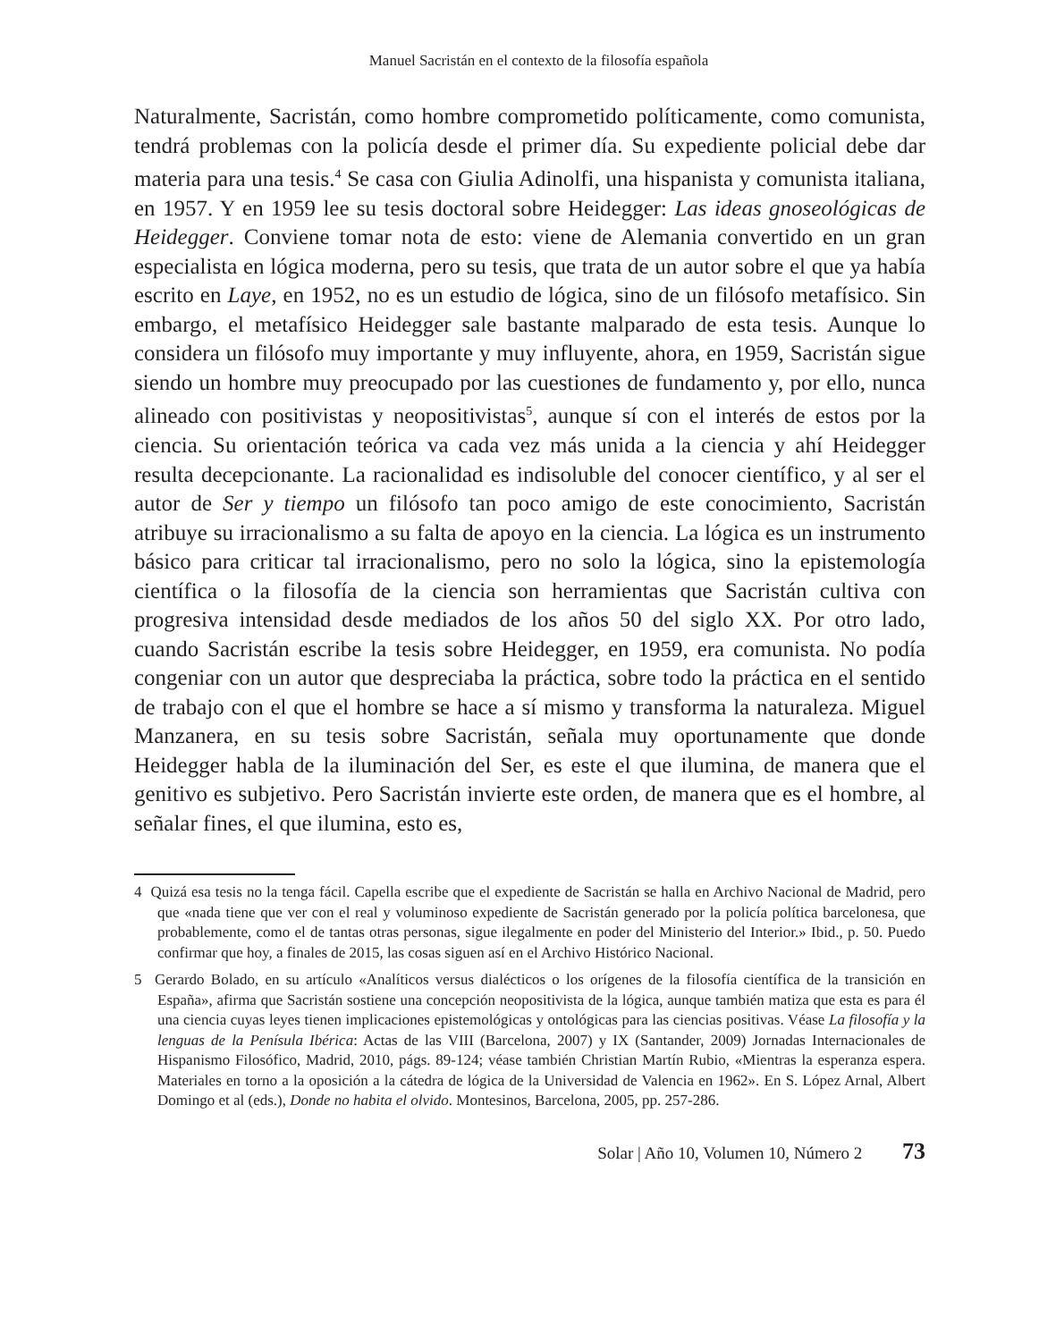Manuel Sacristán en el contexto de la filosofía española
Naturalmente, Sacristán, como hombre comprometido políticamente, como comunista, tendrá problemas con la policía desde el primer día. Su expediente policial debe dar materia para una tesis.<sup>4</sup> Se casa con Giulia Adinolfi, una hispanista y comunista italiana, en 1957. Y en 1959 lee su tesis doctoral sobre Heidegger: Las ideas gnoseológicas de Heidegger. Conviene tomar nota de esto: viene de Alemania convertido en un gran especialista en lógica moderna, pero su tesis, que trata de un autor sobre el que ya había escrito en Laye, en 1952, no es un estudio de lógica, sino de un filósofo metafísico. Sin embargo, el metafísico Heidegger sale bastante malparado de esta tesis. Aunque lo considera un filósofo muy importante y muy influyente, ahora, en 1959, Sacristán sigue siendo un hombre muy preocupado por las cuestiones de fundamento y, por ello, nunca alineado con positivistas y neopositivistas<sup>5</sup>, aunque sí con el interés de estos por la ciencia. Su orientación teórica va cada vez más unida a la ciencia y ahí Heidegger resulta decepcionante. La racionalidad es indisoluble del conocer científico, y al ser el autor de Ser y tiempo un filósofo tan poco amigo de este conocimiento, Sacristán atribuye su irracionalismo a su falta de apoyo en la ciencia. La lógica es un instrumento básico para criticar tal irracionalismo, pero no solo la lógica, sino la epistemología científica o la filosofía de la ciencia son herramientas que Sacristán cultiva con progresiva intensidad desde mediados de los años 50 del siglo XX. Por otro lado, cuando Sacristán escribe la tesis sobre Heidegger, en 1959, era comunista. No podía congeniar con un autor que despreciaba la práctica, sobre todo la práctica en el sentido de trabajo con el que el hombre se hace a sí mismo y transforma la naturaleza. Miguel Manzanera, en su tesis sobre Sacristán, señala muy oportunamente que donde Heidegger habla de la iluminación del Ser, es este el que ilumina, de manera que el genitivo es subjetivo. Pero Sacristán invierte este orden, de manera que es el hombre, al señalar fines, el que ilumina, esto es,
4 Quizá esa tesis no la tenga fácil. Capella escribe que el expediente de Sacristán se halla en Archivo Nacional de Madrid, pero que «nada tiene que ver con el real y voluminoso expediente de Sacristán generado por la policía política barcelonesa, que probablemente, como el de tantas otras personas, sigue ilegalmente en poder del Ministerio del Interior.» Ibid., p. 50. Puedo confirmar que hoy, a finales de 2015, las cosas siguen así en el Archivo Histórico Nacional.
5 Gerardo Bolado, en su artículo «Analíticos versus dialécticos o los orígenes de la filosofía científica de la transición en España», afirma que Sacristán sostiene una concepción neopositivista de la lógica, aunque también matiza que esta es para él una ciencia cuyas leyes tienen implicaciones epistemológicas y ontológicas para las ciencias positivas. Véase La filosofía y la lenguas de la Penísula Ibérica: Actas de las VIII (Barcelona, 2007) y IX (Santander, 2009) Jornadas Internacionales de Hispanismo Filosófico, Madrid, 2010, págs. 89-124; véase también Christian Martín Rubio, «Mientras la esperanza espera. Materiales en torno a la oposición a la cátedra de lógica de la Universidad de Valencia en 1962». En S. López Arnal, Albert Domingo et al (eds.), Donde no habita el olvido. Montesinos, Barcelona, 2005, pp. 257-286.
Solar | Año 10, Volumen 10, Número 2 73